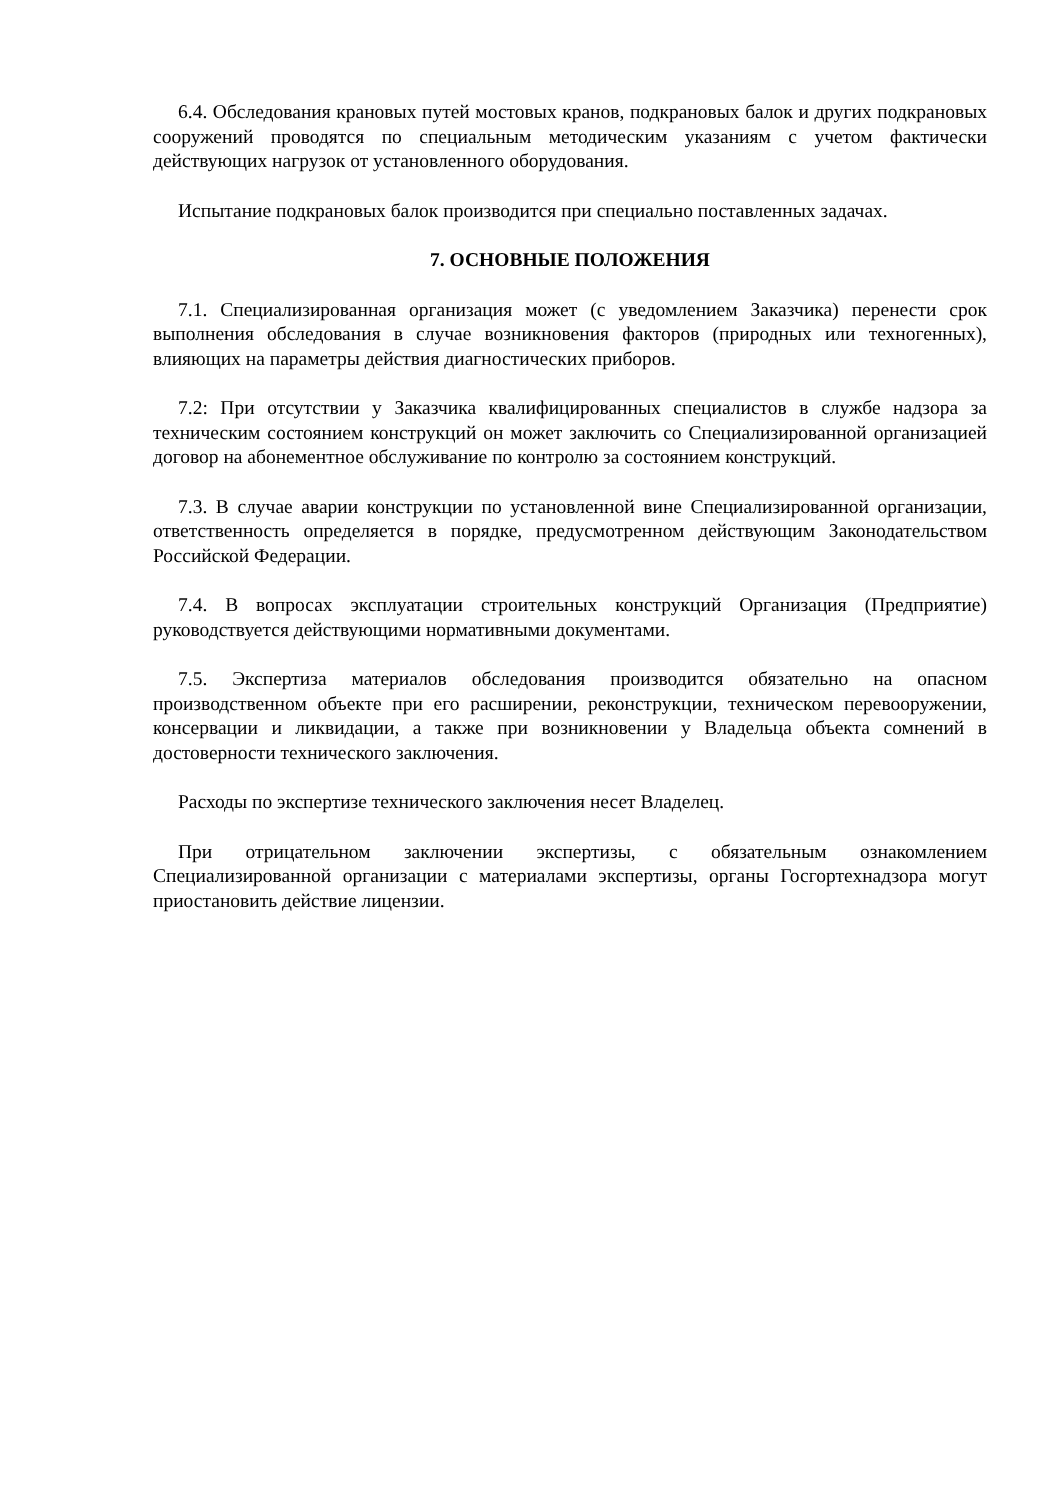6.4. Обследования крановых путей мостовых кранов, подкрановых балок и других подкрановых сооружений проводятся по специальным методическим указаниям с учетом фактически действующих нагрузок от установленного оборудования.
Испытание подкрановых балок производится при специально поставленных задачах.
7. ОСНОВНЫЕ ПОЛОЖЕНИЯ
7.1. Специализированная организация может (с уведомлением Заказчика) перенести срок выполнения обследования в случае возникновения факторов (природных или техногенных), влияющих на параметры действия диагностических приборов.
7.2: При отсутствии у Заказчика квалифицированных специалистов в службе надзора за техническим состоянием конструкций он может заключить со Специализированной организацией договор на абонементное обслуживание по контролю за состоянием конструкций.
7.3. В случае аварии конструкции по установленной вине Специализированной организации, ответственность определяется в порядке, предусмотренном действующим Законодательством Российской Федерации.
7.4. В вопросах эксплуатации строительных конструкций Организация (Предприятие) руководствуется действующими нормативными документами.
7.5. Экспертиза материалов обследования производится обязательно на опасном производственном объекте при его расширении, реконструкции, техническом перевооружении, консервации и ликвидации, а также при возникновении у Владельца объекта сомнений в достоверности технического заключения.
Расходы по экспертизе технического заключения несет Владелец.
При отрицательном заключении экспертизы, с обязательным ознакомлением Специализированной организации с материалами экспертизы, органы Госгортехнадзора могут приостановить действие лицензии.